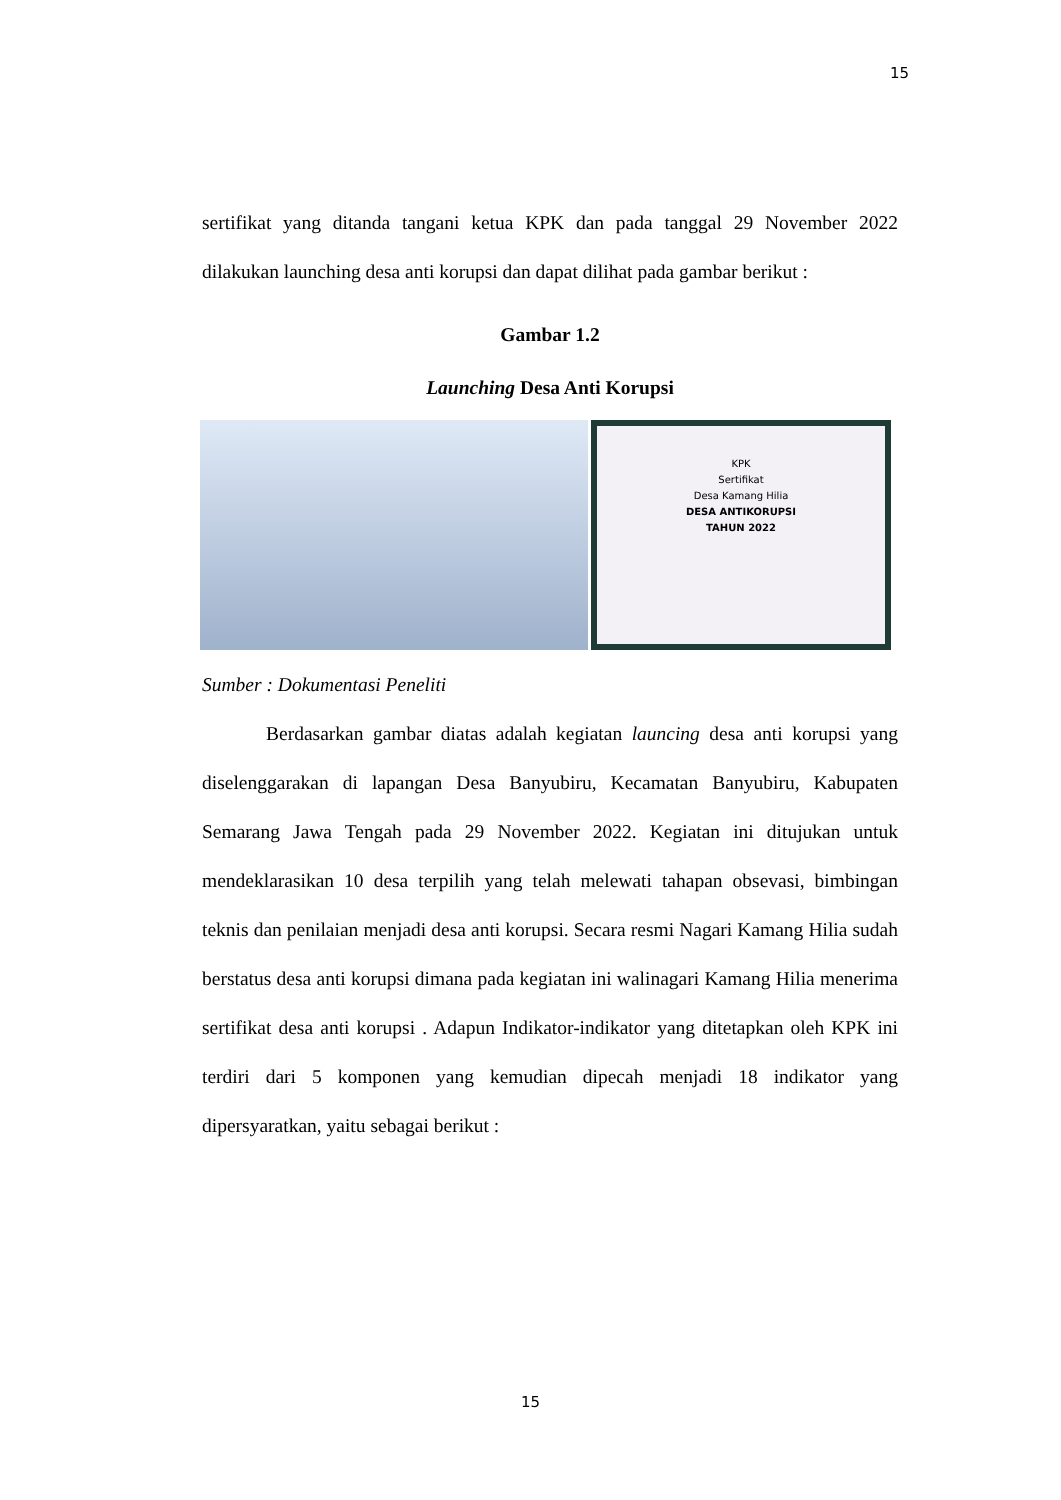15
sertifikat yang ditanda tangani ketua KPK dan pada tanggal 29 November 2022 dilakukan launching desa anti korupsi dan dapat dilihat pada gambar berikut :
Gambar 1.2
Launching Desa Anti Korupsi
KPK
Sertifikat
Desa Kamang Hilia
DESA ANTIKORUPSI
TAHUN 2022
Sumber : Dokumentasi Peneliti
Berdasarkan gambar diatas adalah kegiatan launcing desa anti korupsi yang diselenggarakan di lapangan Desa Banyubiru, Kecamatan Banyubiru, Kabupaten Semarang Jawa Tengah pada 29 November 2022. Kegiatan ini ditujukan untuk mendeklarasikan 10 desa terpilih yang telah melewati tahapan obsevasi, bimbingan teknis dan penilaian menjadi desa anti korupsi. Secara resmi Nagari Kamang Hilia sudah berstatus desa anti korupsi dimana pada kegiatan ini walinagari Kamang Hilia menerima sertifikat desa anti korupsi . Adapun Indikator-indikator yang ditetapkan oleh KPK ini terdiri dari 5 komponen yang kemudian dipecah menjadi 18 indikator yang dipersyaratkan, yaitu sebagai berikut :
15